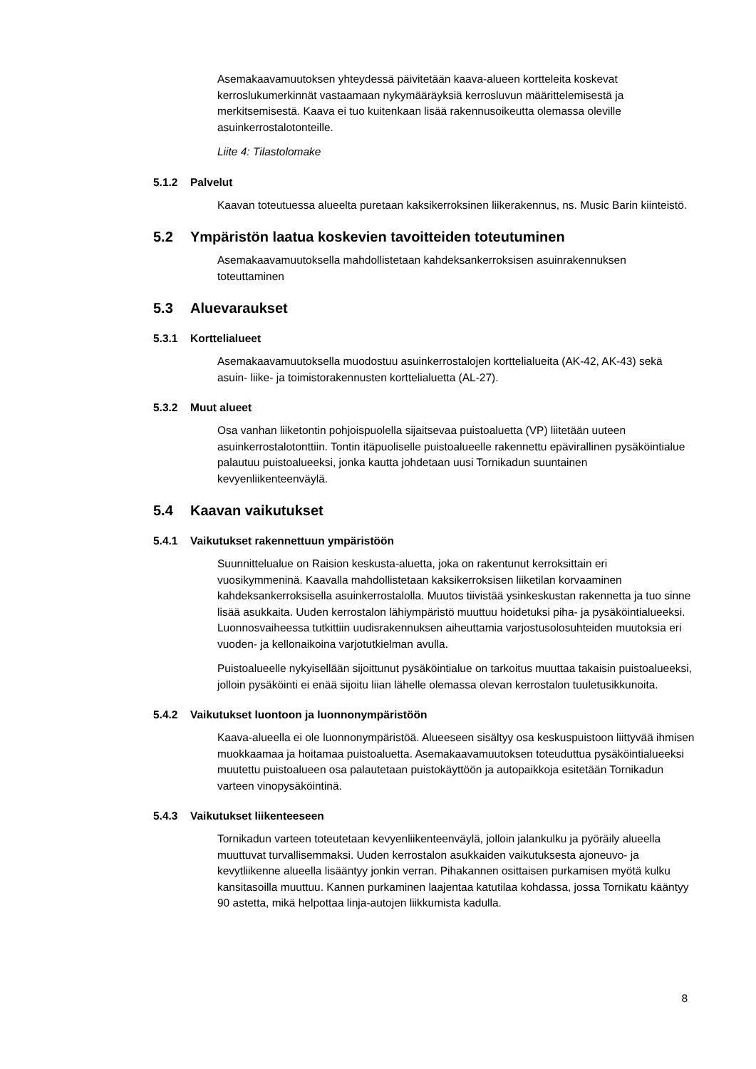Asemakaavamuutoksen yhteydessä päivitetään kaava-alueen kortteleita koskevat kerroslukumerkinnät vastaamaan nykymääräyksiä kerrosluvun määrittelemisestä ja merkitsemisestä. Kaava ei tuo kuitenkaan lisää rakennusoikeutta olemassa oleville asuinkerrostalotonteille.
Liite 4: Tilastolomake
5.1.2 Palvelut
Kaavan toteutuessa alueelta puretaan kaksikerroksinen liikerakennus, ns. Music Barin kiinteistö.
5.2 Ympäristön laatua koskevien tavoitteiden toteutuminen
Asemakaavamuutoksella mahdollistetaan kahdeksankerroksisen asuinrakennuksen toteuttaminen
5.3 Aluevaraukset
5.3.1 Korttelialueet
Asemakaavamuutoksella muodostuu asuinkerrostalojen korttelialueita (AK-42, AK-43) sekä asuin- liike- ja toimistorakennusten korttelialuetta (AL-27).
5.3.2 Muut alueet
Osa vanhan liiketontin pohjoispuolella sijaitsevaa puistoaluetta (VP) liitetään uuteen asuinkerrostalotonttiin. Tontin itäpuoliselle puistoalueelle rakennettu epävirallinen pysäköintialue palautuu puistoalueeksi, jonka kautta johdetaan uusi Tornikadun suuntainen kevyenliikenteenväylä.
5.4 Kaavan vaikutukset
5.4.1 Vaikutukset rakennettuun ympäristöön
Suunnittelualue on Raision keskusta-aluetta, joka on rakentunut kerroksittain eri vuosikymmeninä. Kaavalla mahdollistetaan kaksikerroksisen liiketilan korvaaminen kahdeksankerroksisella asuinkerrostalolla. Muutos tiivistää ysinkeskustan rakennetta ja tuo sinne lisää asukkaita. Uuden kerrostalon lähiympäristö muuttuu hoidetuksi piha- ja pysäköintialueeksi. Luonnosvaiheessa tutkittiin uudisrakennuksen aiheuttamia varjostusolosuhteiden muutoksia eri vuoden- ja kellonaikoina varjotutkielman avulla.
Puistoalueelle nykyisellään sijoittunut pysäköintialue on tarkoitus muuttaa takaisin puistoalueeksi, jolloin pysäköinti ei enää sijoitu liian lähelle olemassa olevan kerrostalon tuuletusikkunoita.
5.4.2 Vaikutukset luontoon ja luonnonympäristöön
Kaava-alueella ei ole luonnonympäristöä. Alueeseen sisältyy osa keskuspuistoon liittyvää ihmisen muokkaamaa ja hoitamaa puistoaluetta. Asemakaavamuutoksen toteuduttua pysäköintialueeksi muutettu puistoalueen osa palautetaan puistokäyttöön ja autopaikkoja esitetään Tornikadun varteen vinopysäköintinä.
5.4.3 Vaikutukset liikenteeseen
Tornikadun varteen toteutetaan kevyenliikenteenväylä, jolloin jalankulku ja pyöräily alueella muuttuvat turvallisemmaksi. Uuden kerrostalon asukkaiden vaikutuksesta ajoneuvo- ja kevytliikenne alueella lisääntyy jonkin verran. Pihakannen osittaisen purkamisen myötä kulku kansitasoilla muuttuu. Kannen purkaminen laajentaa katutilaa kohdassa, jossa Tornikatu kääntyy 90 astetta, mikä helpottaa linja-autojen liikkumista kadulla.
8